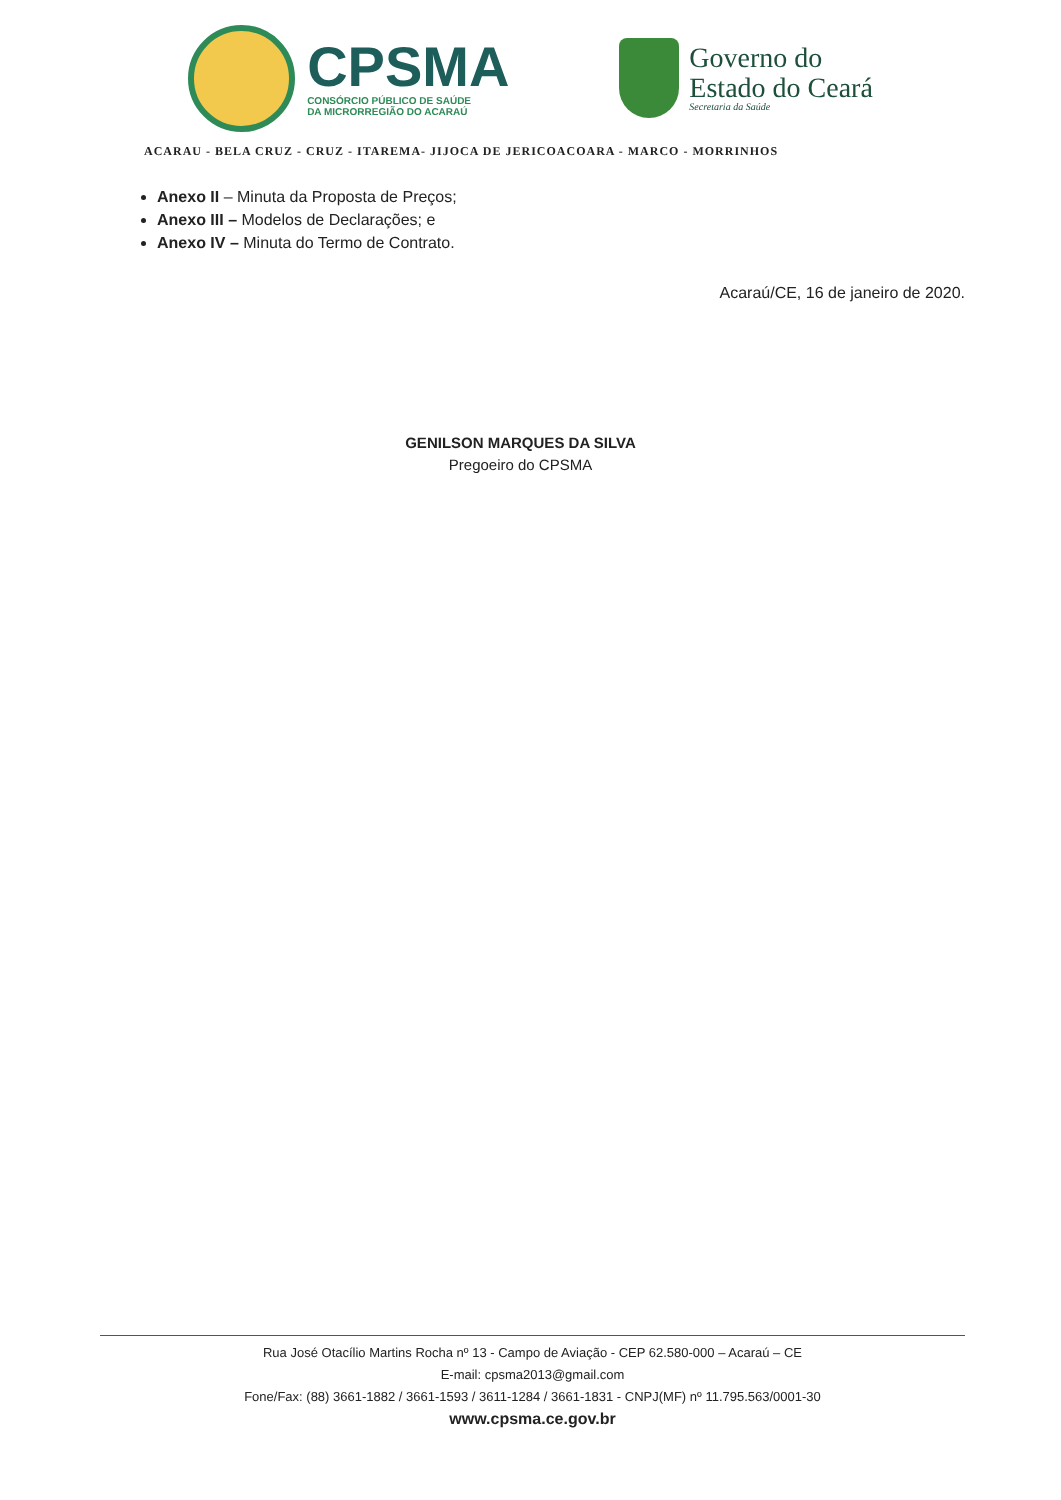CPSMA
CONSÓRCIO PÚBLICO DE SAÚDE
DA MICRORREGIÃO DO ACARAÚ
Governo do
Estado do Ceará
Secretaria da Saúde
ACARAU - BELA CRUZ - CRUZ - ITAREMA- JIJOCA DE JERICOACOARA - MARCO - MORRINHOS
Anexo II – Minuta da Proposta de Preços;
Anexo III – Modelos de Declarações; e
Anexo IV – Minuta do Termo de Contrato.
Acaraú/CE, 16 de janeiro de 2020.
GENILSON MARQUES DA SILVA
Pregoeiro do CPSMA
Rua José Otacílio Martins Rocha nº 13 - Campo de Aviação - CEP 62.580-000 – Acaraú – CE
E-mail: cpsma2013@gmail.com
Fone/Fax: (88) 3661-1882 / 3661-1593 / 3611-1284 / 3661-1831 - CNPJ(MF) nº 11.795.563/0001-30
www.cpsma.ce.gov.br